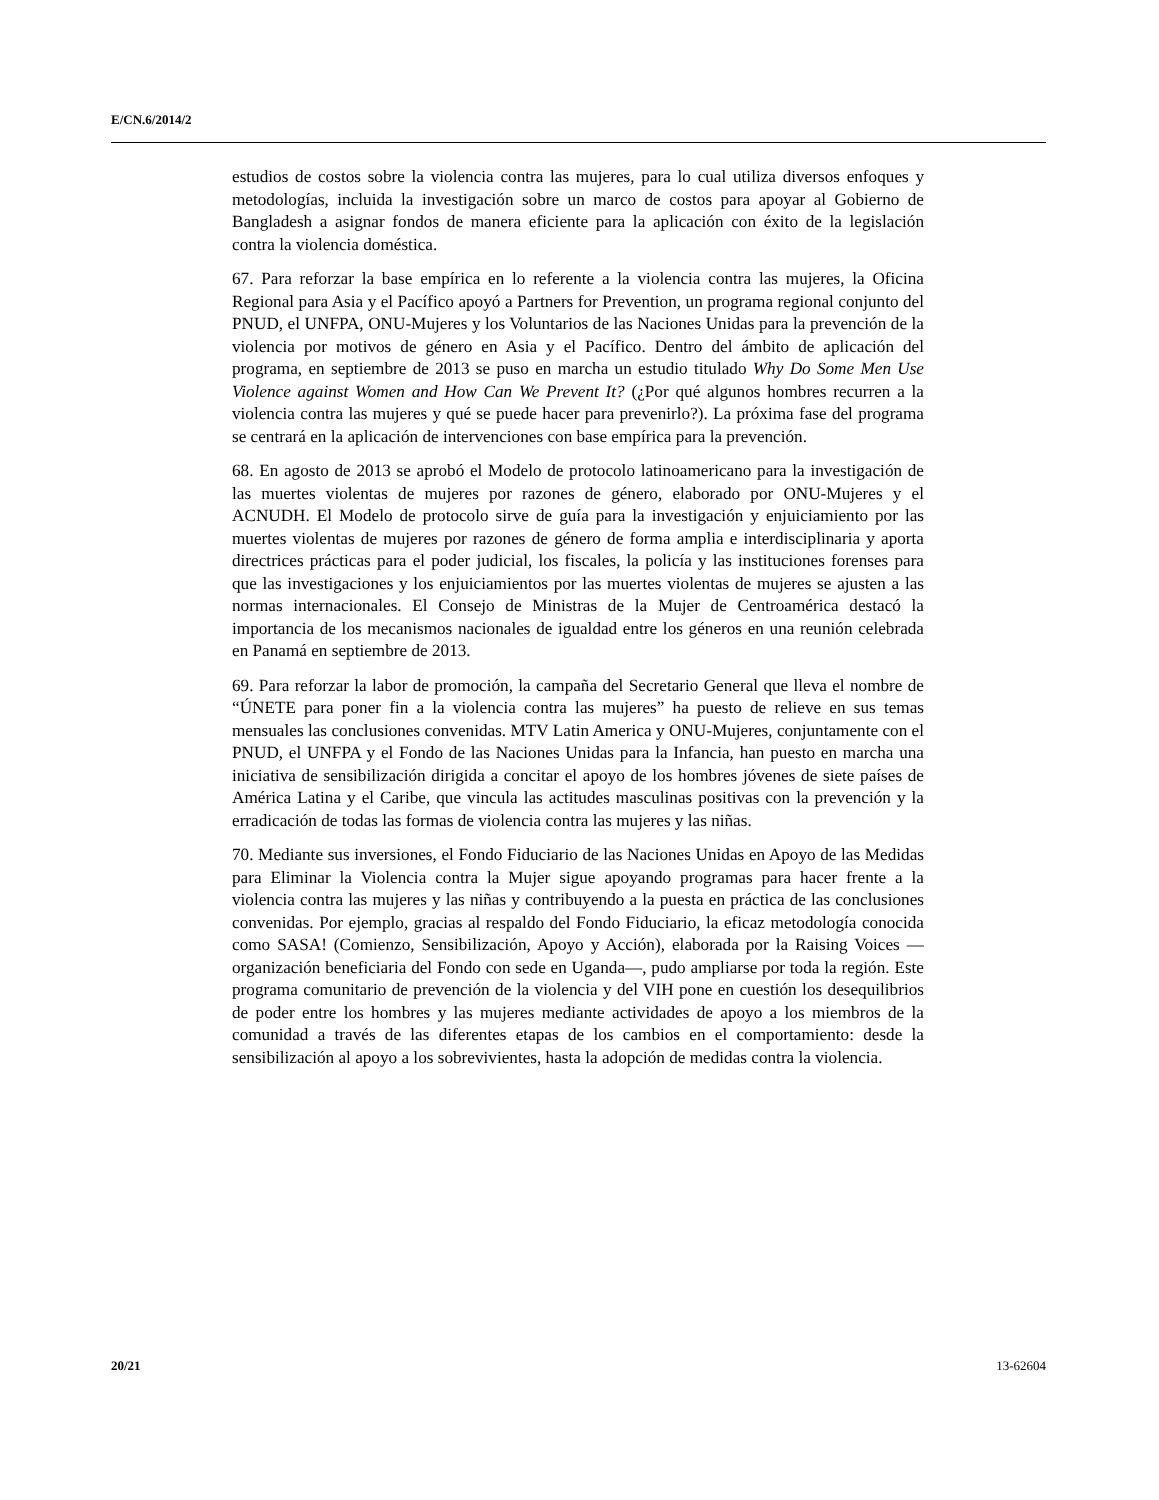E/CN.6/2014/2
estudios de costos sobre la violencia contra las mujeres, para lo cual utiliza diversos enfoques y metodologías, incluida la investigación sobre un marco de costos para apoyar al Gobierno de Bangladesh a asignar fondos de manera eficiente para la aplicación con éxito de la legislación contra la violencia doméstica.
67. Para reforzar la base empírica en lo referente a la violencia contra las mujeres, la Oficina Regional para Asia y el Pacífico apoyó a Partners for Prevention, un programa regional conjunto del PNUD, el UNFPA, ONU-Mujeres y los Voluntarios de las Naciones Unidas para la prevención de la violencia por motivos de género en Asia y el Pacífico. Dentro del ámbito de aplicación del programa, en septiembre de 2013 se puso en marcha un estudio titulado Why Do Some Men Use Violence against Women and How Can We Prevent It? (¿Por qué algunos hombres recurren a la violencia contra las mujeres y qué se puede hacer para prevenirlo?). La próxima fase del programa se centrará en la aplicación de intervenciones con base empírica para la prevención.
68. En agosto de 2013 se aprobó el Modelo de protocolo latinoamericano para la investigación de las muertes violentas de mujeres por razones de género, elaborado por ONU-Mujeres y el ACNUDH. El Modelo de protocolo sirve de guía para la investigación y enjuiciamiento por las muertes violentas de mujeres por razones de género de forma amplia e interdisciplinaria y aporta directrices prácticas para el poder judicial, los fiscales, la policía y las instituciones forenses para que las investigaciones y los enjuiciamientos por las muertes violentas de mujeres se ajusten a las normas internacionales. El Consejo de Ministras de la Mujer de Centroamérica destacó la importancia de los mecanismos nacionales de igualdad entre los géneros en una reunión celebrada en Panamá en septiembre de 2013.
69. Para reforzar la labor de promoción, la campaña del Secretario General que lleva el nombre de “ÚNETE para poner fin a la violencia contra las mujeres” ha puesto de relieve en sus temas mensuales las conclusiones convenidas. MTV Latin America y ONU-Mujeres, conjuntamente con el PNUD, el UNFPA y el Fondo de las Naciones Unidas para la Infancia, han puesto en marcha una iniciativa de sensibilización dirigida a concitar el apoyo de los hombres jóvenes de siete países de América Latina y el Caribe, que vincula las actitudes masculinas positivas con la prevención y la erradicación de todas las formas de violencia contra las mujeres y las niñas.
70. Mediante sus inversiones, el Fondo Fiduciario de las Naciones Unidas en Apoyo de las Medidas para Eliminar la Violencia contra la Mujer sigue apoyando programas para hacer frente a la violencia contra las mujeres y las niñas y contribuyendo a la puesta en práctica de las conclusiones convenidas. Por ejemplo, gracias al respaldo del Fondo Fiduciario, la eficaz metodología conocida como SASA! (Comienzo, Sensibilización, Apoyo y Acción), elaborada por la Raising Voices —organización beneficiaria del Fondo con sede en Uganda—, pudo ampliarse por toda la región. Este programa comunitario de prevención de la violencia y del VIH pone en cuestión los desequilibrios de poder entre los hombres y las mujeres mediante actividades de apoyo a los miembros de la comunidad a través de las diferentes etapas de los cambios en el comportamiento: desde la sensibilización al apoyo a los sobrevivientes, hasta la adopción de medidas contra la violencia.
20/21 13-62604